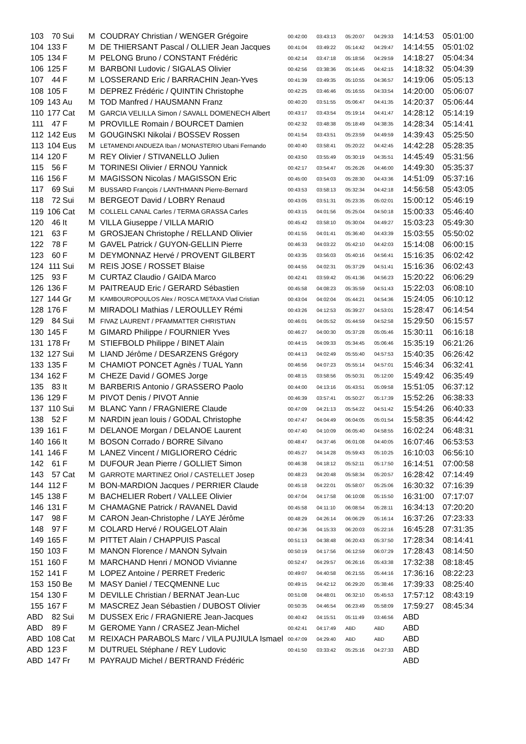| 103 | 70 | Sui | M | COUDRAY Christian / WENGER Grégoire | 00:42:00 | 03:43:13 | 05:20:07 | 04:29:33 | 14:14:53 | 05:01:00 |
| 104 | 133 | F | M | DE THIERSANT Pascal / OLLIER Jean Jacques | 00:41:04 | 03:49:22 | 05:14:42 | 04:29:47 | 14:14:55 | 05:01:02 |
| 105 | 134 | F | M | PELONG Bruno / CONSTANT Frédéric | 00:42:14 | 03:47:18 | 05:18:56 | 04:29:59 | 14:18:27 | 05:04:34 |
| 106 | 125 | F | M | BARBONI Ludovic / SIGALAS Olivier | 00:42:56 | 03:38:36 | 05:14:45 | 04:42:15 | 14:18:32 | 05:04:39 |
| 107 | 44 | F | M | LOSSERAND Eric / BARRACHIN Jean-Yves | 00:41:39 | 03:49:35 | 05:10:55 | 04:36:57 | 14:19:06 | 05:05:13 |
| 108 | 105 | F | M | DEPREZ Frédéric / QUINTIN Christophe | 00:42:25 | 03:46:46 | 05:16:55 | 04:33:54 | 14:20:00 | 05:06:07 |
| 109 | 143 | Au | M | TOD Manfred / HAUSMANN Franz | 00:40:20 | 03:51:55 | 05:06:47 | 04:41:35 | 14:20:37 | 05:06:44 |
| 110 | 177 | Cat | M | GARCIA VELILLA Simon / SAVALL DOMENECH Albert | 00:43:17 | 03:43:54 | 05:19:14 | 04:41:47 | 14:28:12 | 05:14:19 |
| 111 | 47 | F | M | PROVILLE Romain / BOURCET Damien | 00:42:32 | 03:48:38 | 05:18:49 | 04:38:35 | 14:28:34 | 05:14:41 |
| 112 | 142 | Eus | M | GOUGINSKI Nikolai / BOSSEV Rossen | 00:41:54 | 03:43:51 | 05:23:59 | 04:49:59 | 14:39:43 | 05:25:50 |
| 113 | 104 | Eus | M | LETAMENDI ANDUEZA Iban / MONASTERIO Ubani Fernando | 00:40:40 | 03:58:41 | 05:20:22 | 04:42:45 | 14:42:28 | 05:28:35 |
| 114 | 120 | F | M | REY Olivier / STIVANELLO Julien | 00:43:50 | 03:55:49 | 05:30:19 | 04:35:51 | 14:45:49 | 05:31:56 |
| 115 | 56 | F | M | TORINESI Olivier / ERNOU Yannick | 00:42:17 | 03:54:47 | 05:26:26 | 04:46:00 | 14:49:30 | 05:35:37 |
| 116 | 156 | F | M | MAGISSON Nicolas / MAGISSON Eric | 00:45:00 | 03:54:03 | 05:28:30 | 04:43:36 | 14:51:09 | 05:37:16 |
| 117 | 69 | Sui | M | BUSSARD François / LANTHMANN Pierre-Bernard | 00:43:53 | 03:58:13 | 05:32:34 | 04:42:18 | 14:56:58 | 05:43:05 |
| 118 | 72 | Sui | M | BERGEOT David / LOBRY Renaud | 00:43:05 | 03:51:31 | 05:23:35 | 05:02:01 | 15:00:12 | 05:46:19 |
| 119 | 106 | Cat | M | COLLELL CANAL Carles / TERMA GRASSA Carles | 00:43:15 | 04:01:56 | 05:25:04 | 04:50:18 | 15:00:33 | 05:46:40 |
| 120 | 46 | It | M | VILLA Giuseppe / VILLA MARIO | 00:45:42 | 03:58:10 | 05:30:04 | 04:49:27 | 15:03:23 | 05:49:30 |
| 121 | 63 | F | M | GROSJEAN Christophe / RELLAND Olivier | 00:41:55 | 04:01:41 | 05:36:40 | 04:43:39 | 15:03:55 | 05:50:02 |
| 122 | 78 | F | M | GAVEL Patrick / GUYON-GELLIN Pierre | 00:46:33 | 04:03:22 | 05:42:10 | 04:42:03 | 15:14:08 | 06:00:15 |
| 123 | 60 | F | M | DEYMONNAZ Hervé / PROVENT GILBERT | 00:43:35 | 03:56:03 | 05:40:16 | 04:56:41 | 15:16:35 | 06:02:42 |
| 124 | 111 | Sui | M | REIS JOSE / ROSSET Blaise | 00:44:55 | 04:02:31 | 05:37:29 | 04:51:41 | 15:16:36 | 06:02:43 |
| 125 | 93 | F | M | CURTAZ Claudio / GAIDA Marco | 00:42:41 | 03:59:42 | 05:41:36 | 04:56:23 | 15:20:22 | 06:06:29 |
| 126 | 136 | F | M | PAITREAUD Eric / GERARD Sébastien | 00:45:58 | 04:08:23 | 05:35:59 | 04:51:43 | 15:22:03 | 06:08:10 |
| 127 | 144 | Gr | M | KAMBOUROPOULOS Alex / ROSCA METAXA Vlad Cristian | 00:43:04 | 04:02:04 | 05:44:21 | 04:54:36 | 15:24:05 | 06:10:12 |
| 128 | 176 | F | M | MIRADOLI Mathias / LEROULLEY Rémi | 00:43:26 | 04:12:53 | 05:39:27 | 04:53:01 | 15:28:47 | 06:14:54 |
| 129 | 84 | Sui | M | FIVAZ LAURENT / PFAMMATTER CHRISTIAN | 00:46:01 | 04:05:52 | 05:44:59 | 04:52:58 | 15:29:50 | 06:15:57 |
| 130 | 145 | F | M | GIMARD Philippe / FOURNIER Yves | 00:46:27 | 04:00:30 | 05:37:28 | 05:05:46 | 15:30:11 | 06:16:18 |
| 131 | 178 | Fr | M | STIEFBOLD Philippe / BINET Alain | 00:44:15 | 04:09:33 | 05:34:45 | 05:06:46 | 15:35:19 | 06:21:26 |
| 132 | 127 | Sui | M | LIAND Jérôme / DESARZENS Grégory | 00:44:13 | 04:02:49 | 05:55:40 | 04:57:53 | 15:40:35 | 06:26:42 |
| 133 | 135 | F | M | CHAMIOT PONCET Agnès / TUAL Yann | 00:46:56 | 04:07:23 | 05:55:14 | 04:57:01 | 15:46:34 | 06:32:41 |
| 134 | 162 | F | M | CHEZE David / GOMES Jorge | 00:48:15 | 03:58:56 | 05:50:31 | 05:12:00 | 15:49:42 | 06:35:49 |
| 135 | 83 | It | M | BARBERIS Antonio / GRASSERO Paolo | 00:44:00 | 04:13:16 | 05:43:51 | 05:09:58 | 15:51:05 | 06:37:12 |
| 136 | 129 | F | M | PIVOT Denis / PIVOT Annie | 00:46:39 | 03:57:41 | 05:50:27 | 05:17:39 | 15:52:26 | 06:38:33 |
| 137 | 110 | Sui | M | BLANC Yann / FRAGNIERE Claude | 00:47:09 | 04:21:13 | 05:54:22 | 04:51:42 | 15:54:26 | 06:40:33 |
| 138 | 52 | F | M | NARDIN jean louis / GODAL Christophe | 00:47:47 | 04:04:49 | 06:04:05 | 05:01:54 | 15:58:35 | 06:44:42 |
| 139 | 161 | F | M | DELANOE Morgan / DELANOE Laurent | 00:47:40 | 04:10:09 | 06:05:40 | 04:58:55 | 16:02:24 | 06:48:31 |
| 140 | 166 | It | M | BOSON Corrado / BORRE Silvano | 00:48:47 | 04:37:46 | 06:01:08 | 04:40:05 | 16:07:46 | 06:53:53 |
| 141 | 146 | F | M | LANEZ Vincent / MIGLIORERO Cédric | 00:45:27 | 04:14:28 | 05:59:43 | 05:10:25 | 16:10:03 | 06:56:10 |
| 142 | 61 | F | M | DUFOUR Jean Pierre / GOLLIET Simon | 00:46:38 | 04:18:12 | 05:52:11 | 05:17:50 | 16:14:51 | 07:00:58 |
| 143 | 57 | Cat | M | GARROTE MARTINEZ Oriol / CASTELLET Josep | 00:48:23 | 04:20:48 | 05:58:34 | 05:20:57 | 16:28:42 | 07:14:49 |
| 144 | 112 | F | M | BON-MARDION Jacques / PERRIER Claude | 00:45:18 | 04:22:01 | 05:58:07 | 05:25:06 | 16:30:32 | 07:16:39 |
| 145 | 138 | F | M | BACHELIER Robert / VALLEE Olivier | 00:47:04 | 04:17:58 | 06:10:08 | 05:15:50 | 16:31:00 | 07:17:07 |
| 146 | 131 | F | M | CHAMAGNE Patrick / RAVANEL David | 00:45:58 | 04:11:10 | 06:08:54 | 05:28:11 | 16:34:13 | 07:20:20 |
| 147 | 98 | F | M | CARON Jean-Christophe / LAYE Jérôme | 00:48:29 | 04:26:14 | 06:06:29 | 05:16:14 | 16:37:26 | 07:23:33 |
| 148 | 97 | F | M | COLARD Hervé / ROUGELOT Alain | 00:47:36 | 04:15:33 | 06:20:03 | 05:22:16 | 16:45:28 | 07:31:35 |
| 149 | 165 | F | M | PITTET Alain / CHAPPUIS Pascal | 00:51:13 | 04:38:48 | 06:20:43 | 05:37:50 | 17:28:34 | 08:14:41 |
| 150 | 103 | F | M | MANON Florence / MANON Sylvain | 00:50:19 | 04:17:56 | 06:12:59 | 06:07:29 | 17:28:43 | 08:14:50 |
| 151 | 160 | F | M | MARCHAND Henri / MONOD Vivianne | 00:52:47 | 04:29:57 | 06:26:16 | 05:43:38 | 17:32:38 | 08:18:45 |
| 152 | 141 | F | M | LOPEZ Antoine / PERRET Frederic | 00:49:07 | 04:40:58 | 06:21:55 | 05:44:16 | 17:36:16 | 08:22:23 |
| 153 | 150 | Be | M | MASY Daniel / TECQMENNE Luc | 00:49:15 | 04:42:12 | 06:29:20 | 05:38:46 | 17:39:33 | 08:25:40 |
| 154 | 130 | F | M | DEVILLE Christian / BERNAT Jean-Luc | 00:51:08 | 04:48:01 | 06:32:10 | 05:45:53 | 17:57:12 | 08:43:19 |
| 155 | 167 | F | M | MASCREZ Jean Sébastien / DUBOST Olivier | 00:50:35 | 04:46:54 | 06:23:49 | 05:58:09 | 17:59:27 | 08:45:34 |
| ABD | 82 | Sui | M | DUSSEX Eric / FRAGNIERE Jean-Jacques | 00:40:42 | 04:15:51 | 05:11:49 | 03:46:56 | ABD | |
| ABD | 89 | F | M | GEROME Yann / CRASEZ Jean-Michel | 00:42:41 | 04:17:49 | ABD | ABD | ABD | |
| ABD | 108 | Cat | M | REIXACH PARABOLS Marc / VILA PUJIULA Ismael | 00:47:09 | 04:29:40 | ABD | ABD | ABD | |
| ABD | 123 | F | M | DUTRUEL Stéphane / REY Ludovic | 00:41:50 | 03:33:42 | 05:25:16 | 04:27:33 | ABD | |
| ABD | 147 | Fr | M | PAYRAUD Michel / BERTRAND Frédéric | | | | | ABD | |